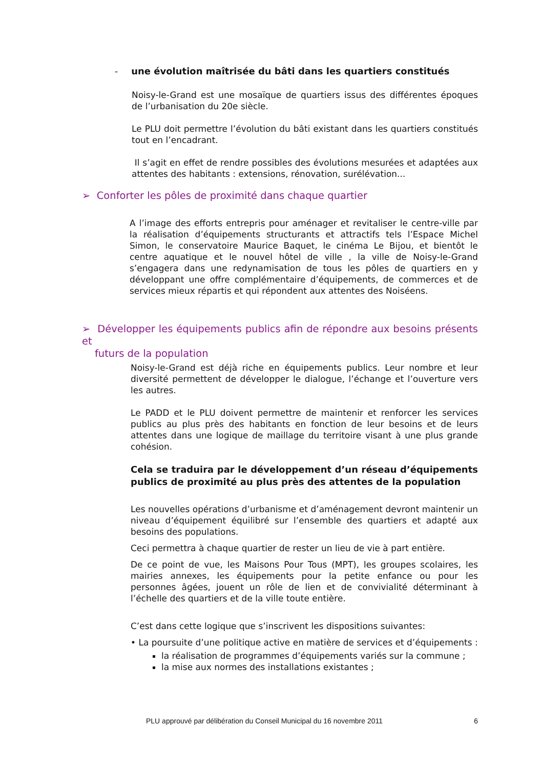- une évolution maîtrisée du bâti dans les quartiers constitués
Noisy-le-Grand est une mosaïque de quartiers issus des différentes époques de l’urbanisation du 20e siècle.
Le PLU doit permettre l’évolution du bâti existant dans les quartiers constitués tout en l’encadrant.
Il s’agit en effet de rendre possibles des évolutions mesurées et adaptées aux attentes des habitants : extensions, rénovation, surélévation...
➢ Conforter les pôles de proximité dans chaque quartier
A l’image des efforts entrepris pour aménager et revitaliser le centre-ville par la réalisation d’équipements structurants et attractifs tels l’Espace Michel Simon, le conservatoire Maurice Baquet, le cinéma Le Bijou, et bientôt le centre aquatique et le nouvel hôtel de ville , la ville de Noisy-le-Grand s’engagera dans une redynamisation de tous les pôles de quartiers en y développant une offre complémentaire d’équipements, de commerces et de services mieux répartis et qui répondent aux attentes des Noiséens.
➢ Développer les équipements publics afin de répondre aux besoins présents et
futurs de la population
Noisy-le-Grand est déjà riche en équipements publics. Leur nombre et leur diversité permettent de développer le dialogue, l’échange et l’ouverture vers les autres.
Le PADD et le PLU doivent permettre de maintenir et renforcer les services publics au plus près des habitants en fonction de leur besoins et de leurs attentes dans une logique de maillage du territoire visant à une plus grande cohésion.
Cela se traduira par le développement d’un réseau d’équipements publics de proximité au plus près des attentes de la population
Les nouvelles opérations d’urbanisme et d’aménagement devront maintenir un niveau d’équipement équilibré sur l’ensemble des quartiers et adapté aux besoins des populations.
Ceci permettra à chaque quartier de rester un lieu de vie à part entière.
De ce point de vue, les Maisons Pour Tous (MPT), les groupes scolaires, les mairies annexes, les équipements pour la petite enfance ou pour les personnes âgées, jouent un rôle de lien et de convivialité déterminant à l’échelle des quartiers et de la ville toute entière.
C’est dans cette logique que s’inscrivent les dispositions suivantes:
• La poursuite d’une politique active en matière de services et d’équipements :
la réalisation de programmes d’équipements variés sur la commune ;
la mise aux normes des installations existantes ;
PLU approuvé par délibération du Conseil Municipal du 16 novembre 2011 6